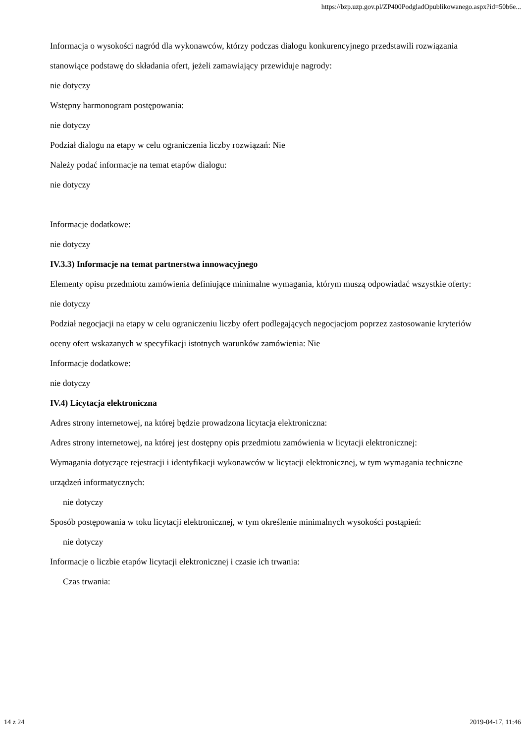https://bzp.uzp.gov.pl/ZP400PodgladOpublikowanego.aspx?id=50b6e...
Informacja o wysokości nagród dla wykonawców, którzy podczas dialogu konkurencyjnego przedstawili rozwiązania stanowiące podstawę do składania ofert, jeżeli zamawiający przewiduje nagrody:
nie dotyczy
Wstępny harmonogram postępowania:
nie dotyczy
Podział dialogu na etapy w celu ograniczenia liczby rozwiązań: Nie
Należy podać informacje na temat etapów dialogu:
nie dotyczy
Informacje dodatkowe:
nie dotyczy
IV.3.3) Informacje na temat partnerstwa innowacyjnego
Elementy opisu przedmiotu zamówienia definiujące minimalne wymagania, którym muszą odpowiadać wszystkie oferty:
nie dotyczy
Podział negocjacji na etapy w celu ograniczeniu liczby ofert podlegających negocjacjom poprzez zastosowanie kryteriów oceny ofert wskazanych w specyfikacji istotnych warunków zamówienia: Nie
Informacje dodatkowe:
nie dotyczy
IV.4) Licytacja elektroniczna
Adres strony internetowej, na której będzie prowadzona licytacja elektroniczna:
Adres strony internetowej, na której jest dostępny opis przedmiotu zamówienia w licytacji elektronicznej:
Wymagania dotyczące rejestracji i identyfikacji wykonawców w licytacji elektronicznej, w tym wymagania techniczne urządzeń informatycznych:
nie dotyczy
Sposób postępowania w toku licytacji elektronicznej, w tym określenie minimalnych wysokości postąpień:
nie dotyczy
Informacje o liczbie etapów licytacji elektronicznej i czasie ich trwania:
Czas trwania:
14 z 24 2019-04-17, 11:46